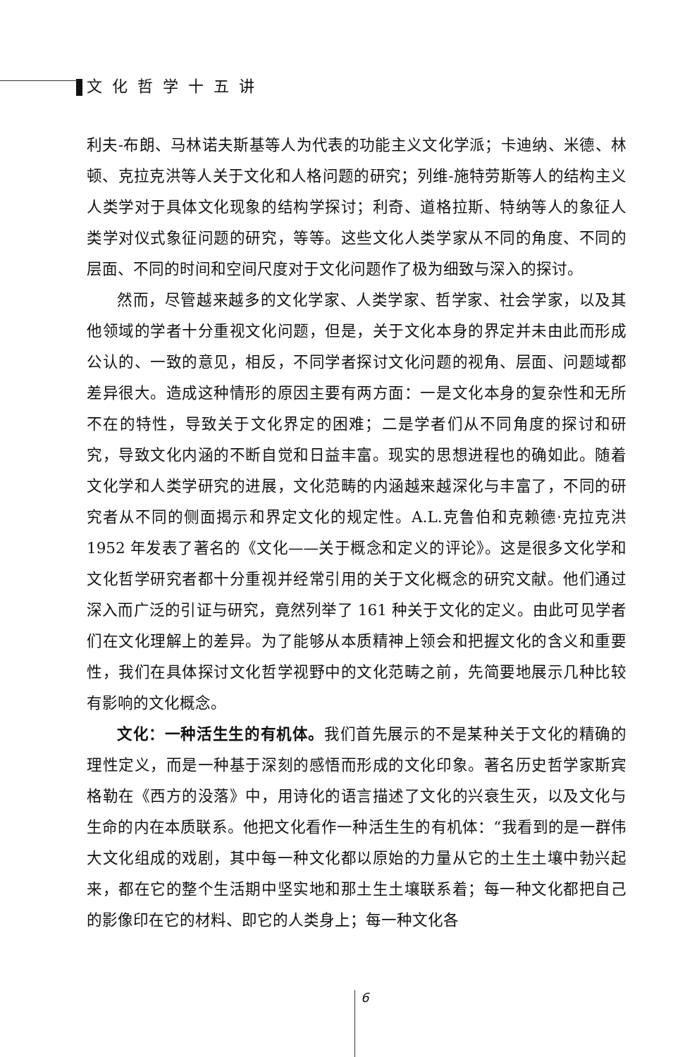文化哲学十五讲
利夫-布朗、马林诺夫斯基等人为代表的功能主义文化学派；卡迪纳、米德、林顿、克拉克洪等人关于文化和人格问题的研究；列维-施特劳斯等人的结构主义人类学对于具体文化现象的结构学探讨；利奇、道格拉斯、特纳等人的象征人类学对仪式象征问题的研究，等等。这些文化人类学家从不同的角度、不同的层面、不同的时间和空间尺度对于文化问题作了极为细致与深入的探讨。
然而，尽管越来越多的文化学家、人类学家、哲学家、社会学家，以及其他领域的学者十分重视文化问题，但是，关于文化本身的界定并未由此而形成公认的、一致的意见，相反，不同学者探讨文化问题的视角、层面、问题域都差异很大。造成这种情形的原因主要有两方面：一是文化本身的复杂性和无所不在的特性，导致关于文化界定的困难；二是学者们从不同角度的探讨和研究，导致文化内涵的不断自觉和日益丰富。现实的思想进程也的确如此。随着文化学和人类学研究的进展，文化范畴的内涵越来越深化与丰富了，不同的研究者从不同的侧面揭示和界定文化的规定性。A.L.克鲁伯和克赖德·克拉克洪 1952 年发表了著名的《文化——关于概念和定义的评论》。这是很多文化学和文化哲学研究者都十分重视并经常引用的关于文化概念的研究文献。他们通过深入而广泛的引证与研究，竟然列举了 161 种关于文化的定义。由此可见学者们在文化理解上的差异。为了能够从本质精神上领会和把握文化的含义和重要性，我们在具体探讨文化哲学视野中的文化范畴之前，先简要地展示几种比较有影响的文化概念。
文化：一种活生生的有机体。我们首先展示的不是某种关于文化的精确的理性定义，而是一种基于深刻的感悟而形成的文化印象。著名历史哲学家斯宾格勒在《西方的没落》中，用诗化的语言描述了文化的兴衰生灭，以及文化与生命的内在本质联系。他把文化看作一种活生生的有机体：“我看到的是一群伟大文化组成的戏剧，其中每一种文化都以原始的力量从它的土生土壤中勃兴起来，都在它的整个生活期中坚实地和那土生土壤联系着；每一种文化都把自己的影像印在它的材料、即它的人类身上；每一种文化各
6